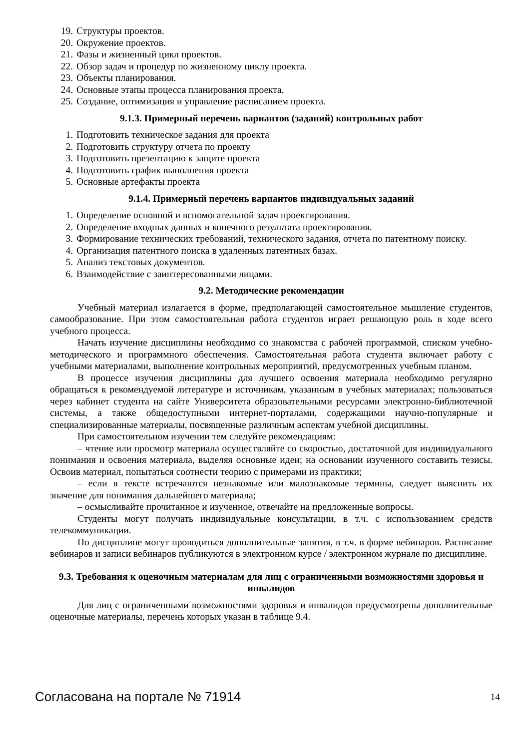19. Структуры проектов.
20. Окружение проектов.
21. Фазы и жизненный цикл проектов.
22. Обзор задач и процедур по жизненному циклу проекта.
23. Объекты планирования.
24. Основные этапы процесса планирования проекта.
25. Создание, оптимизация и управление расписанием проекта.
9.1.3. Примерный перечень вариантов (заданий) контрольных работ
1. Подготовить техническое задания для проекта
2. Подготовить структуру отчета по проекту
3. Подготовить презентацию к защите проекта
4. Подготовить график выполнения проекта
5. Основные артефакты проекта
9.1.4. Примерный перечень вариантов индивидуальных заданий
1. Определение основной и вспомогательной задач проектирования.
2. Определение входных данных и конечного результата проектирования.
3. Формирование технических требований, технического задания, отчета по патентному поиску.
4. Организация патентного поиска в удаленных патентных базах.
5. Анализ текстовых документов.
6. Взаимодействие с заинтересованными лицами.
9.2. Методические рекомендации
Учебный материал излагается в форме, предполагающей самостоятельное мышление студентов, самообразование. При этом самостоятельная работа студентов играет решающую роль в ходе всего учебного процесса.
Начать изучение дисциплины необходимо со знакомства с рабочей программой, списком учебно-методического и программного обеспечения. Самостоятельная работа студента включает работу с учебными материалами, выполнение контрольных мероприятий, предусмотренных учебным планом.
В процессе изучения дисциплины для лучшего освоения материала необходимо регулярно обращаться к рекомендуемой литературе и источникам, указанным в учебных материалах; пользоваться через кабинет студента на сайте Университета образовательными ресурсами электронно-библиотечной системы, а также общедоступными интернет-порталами, содержащими научно-популярные и специализированные материалы, посвященные различным аспектам учебной дисциплины.
При самостоятельном изучении тем следуйте рекомендациям:
– чтение или просмотр материала осуществляйте со скоростью, достаточной для индивидуального понимания и освоения материала, выделяя основные идеи; на основании изученного составить тезисы. Освоив материал, попытаться соотнести теорию с примерами из практики;
– если в тексте встречаются незнакомые или малознакомые термины, следует выяснить их значение для понимания дальнейшего материала;
– осмысливайте прочитанное и изученное, отвечайте на предложенные вопросы.
Студенты могут получать индивидуальные консультации, в т.ч. с использованием средств телекоммуникации.
По дисциплине могут проводиться дополнительные занятия, в т.ч. в форме вебинаров. Расписание вебинаров и записи вебинаров публикуются в электронном курсе / электронном журнале по дисциплине.
9.3. Требования к оценочным материалам для лиц с ограниченными возможностями здоровья и инвалидов
Для лиц с ограниченными возможностями здоровья и инвалидов предусмотрены дополнительные оценочные материалы, перечень которых указан в таблице 9.4.
Согласована на портале № 71914 14